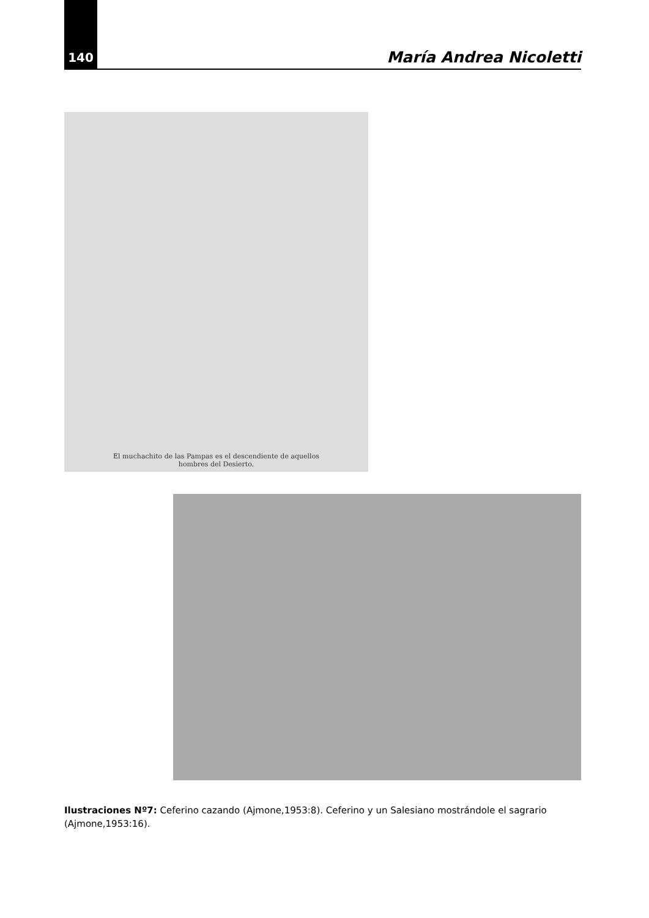140
María Andrea Nicoletti
El muchachito de las Pampas es el descendiente de aquellos
hombres del Desierto.
Ilustraciones Nº7: Ceferino cazando (Ajmone,1953:8). Ceferino y un Salesiano mostrándole el sagrario (Ajmone,1953:16).